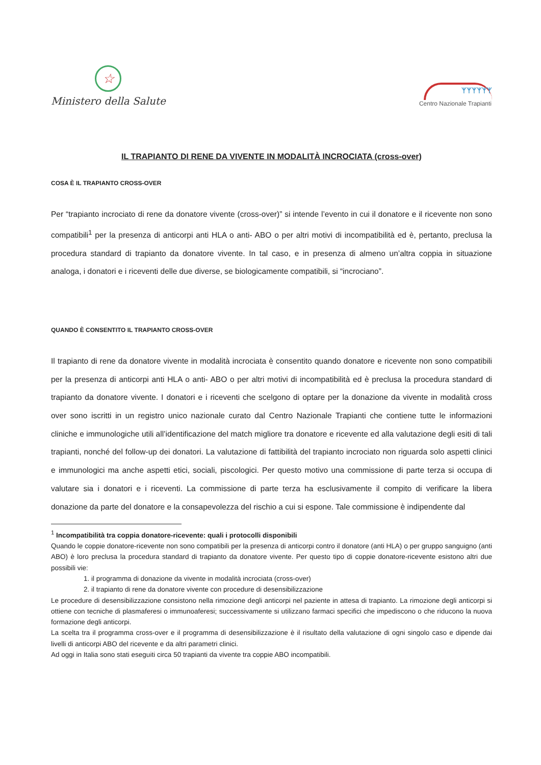☆
Ministero della Salute
ᛉᛉᛉᛉᛉᛉ
Centro Nazionale Trapianti
IL TRAPIANTO DI RENE DA VIVENTE IN MODALITÀ INCROCIATA (cross-over)
COSA È IL TRAPIANTO CROSS-OVER
Per “trapianto incrociato di rene da donatore vivente (cross-over)” si intende l’evento in cui il donatore e il ricevente non sono compatibili<sup>1</sup> per la presenza di anticorpi anti HLA o anti- ABO o per altri motivi di incompatibilità ed è, pertanto, preclusa la procedura standard di trapianto da donatore vivente. In tal caso, e in presenza di almeno un’altra coppia in situazione analoga, i donatori e i riceventi delle due diverse, se biologicamente compatibili, si “incrociano”.
QUANDO È CONSENTITO IL TRAPIANTO CROSS-OVER
Il trapianto di rene da donatore vivente in modalità incrociata è consentito quando donatore e ricevente non sono compatibili per la presenza di anticorpi anti HLA o anti- ABO o per altri motivi di incompatibilità ed è preclusa la procedura standard di trapianto da donatore vivente. I donatori e i riceventi che scelgono di optare per la donazione da vivente in modalità cross over sono iscritti in un registro unico nazionale curato dal Centro Nazionale Trapianti che contiene tutte le informazioni cliniche e immunologiche utili all’identificazione del match migliore tra donatore e ricevente ed alla valutazione degli esiti di tali trapianti, nonché del follow-up dei donatori. La valutazione di fattibilità del trapianto incrociato non riguarda solo aspetti clinici e immunologici ma anche aspetti etici, sociali, piscologici. Per questo motivo una commissione di parte terza si occupa di valutare sia i donatori e i riceventi. La commissione di parte terza ha esclusivamente il compito di verificare la libera donazione da parte del donatore e la consapevolezza del rischio a cui si espone. Tale commissione è indipendente dal
<sup>1</sup> Incompatibilità tra coppia donatore-ricevente: quali i protocolli disponibili
Quando le coppie donatore-ricevente non sono compatibili per la presenza di anticorpi contro il donatore (anti HLA) o per gruppo sanguigno (anti ABO) è loro preclusa la procedura standard di trapianto da donatore vivente. Per questo tipo di coppie donatore-ricevente esistono altri due possibili vie:
1. il programma di donazione da vivente in modalità incrociata (cross-over)
2. il trapianto di rene da donatore vivente con procedure di desensibilizzazione
Le procedure di desensibilizzazione consistono nella rimozione degli anticorpi nel paziente in attesa di trapianto. La rimozione degli anticorpi si ottiene con tecniche di plasmaferesi o immunoaferesi; successivamente si utilizzano farmaci specifici che impediscono o che riducono la nuova formazione degli anticorpi.
La scelta tra il programma cross-over e il programma di desensibilizzazione è il risultato della valutazione di ogni singolo caso e dipende dai livelli di anticorpi ABO del ricevente e da altri parametri clinici.
Ad oggi in Italia sono stati eseguiti circa 50 trapianti da vivente tra coppie ABO incompatibili.